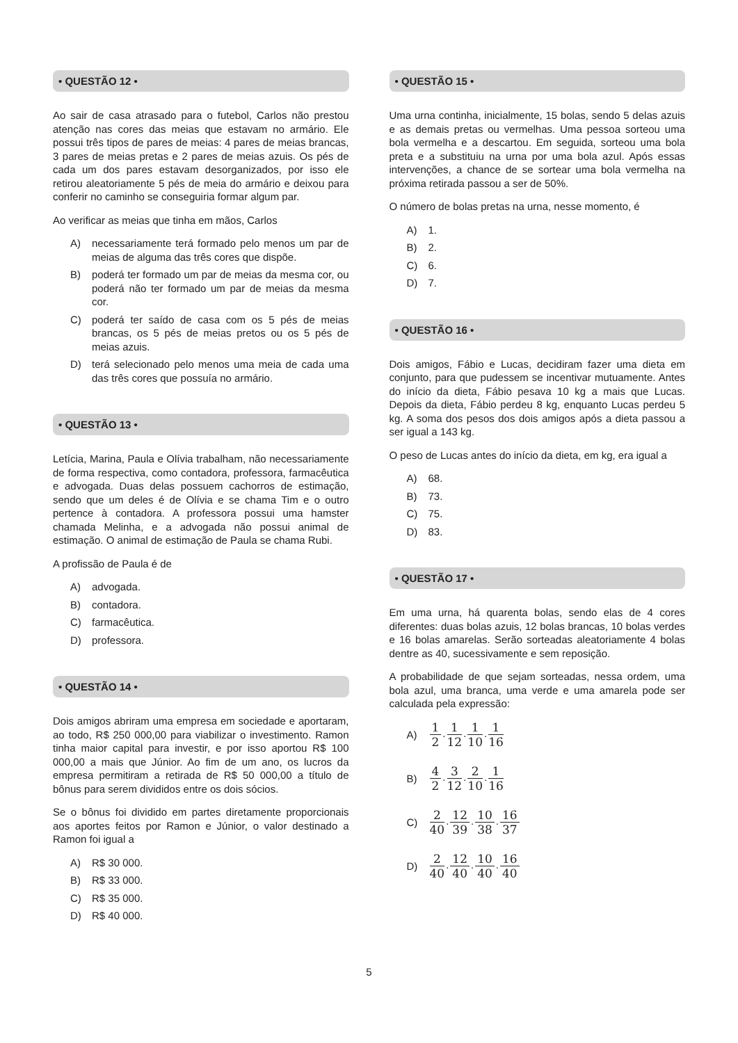• QUESTÃO 12 •
Ao sair de casa atrasado para o futebol, Carlos não prestou atenção nas cores das meias que estavam no armário. Ele possui três tipos de pares de meias: 4 pares de meias brancas, 3 pares de meias pretas e 2 pares de meias azuis. Os pés de cada um dos pares estavam desorganizados, por isso ele retirou aleatoriamente 5 pés de meia do armário e deixou para conferir no caminho se conseguiria formar algum par.
Ao verificar as meias que tinha em mãos, Carlos
A) necessariamente terá formado pelo menos um par de meias de alguma das três cores que dispõe.
B) poderá ter formado um par de meias da mesma cor, ou poderá não ter formado um par de meias da mesma cor.
C) poderá ter saído de casa com os 5 pés de meias brancas, os 5 pés de meias pretos ou os 5 pés de meias azuis.
D) terá selecionado pelo menos uma meia de cada uma das três cores que possuía no armário.
• QUESTÃO 13 •
Letícia, Marina, Paula e Olívia trabalham, não necessariamente de forma respectiva, como contadora, professora, farmacêutica e advogada. Duas delas possuem cachorros de estimação, sendo que um deles é de Olívia e se chama Tim e o outro pertence à contadora. A professora possui uma hamster chamada Melinha, e a advogada não possui animal de estimação. O animal de estimação de Paula se chama Rubi.
A profissão de Paula é de
A) advogada.
B) contadora.
C) farmacêutica.
D) professora.
• QUESTÃO 14 •
Dois amigos abriram uma empresa em sociedade e aportaram, ao todo, R$ 250 000,00 para viabilizar o investimento. Ramon tinha maior capital para investir, e por isso aportou R$ 100 000,00 a mais que Júnior. Ao fim de um ano, os lucros da empresa permitiram a retirada de R$ 50 000,00 a título de bônus para serem divididos entre os dois sócios.
Se o bônus foi dividido em partes diretamente proporcionais aos aportes feitos por Ramon e Júnior, o valor destinado a Ramon foi igual a
A) R$ 30 000.
B) R$ 33 000.
C) R$ 35 000.
D) R$ 40 000.
• QUESTÃO 15 •
Uma urna continha, inicialmente, 15 bolas, sendo 5 delas azuis e as demais pretas ou vermelhas. Uma pessoa sorteou uma bola vermelha e a descartou. Em seguida, sorteou uma bola preta e a substituiu na urna por uma bola azul. Após essas intervenções, a chance de se sortear uma bola vermelha na próxima retirada passou a ser de 50%.
O número de bolas pretas na urna, nesse momento, é
A) 1.
B) 2.
C) 6.
D) 7.
• QUESTÃO 16 •
Dois amigos, Fábio e Lucas, decidiram fazer uma dieta em conjunto, para que pudessem se incentivar mutuamente. Antes do início da dieta, Fábio pesava 10 kg a mais que Lucas. Depois da dieta, Fábio perdeu 8 kg, enquanto Lucas perdeu 5 kg. A soma dos pesos dos dois amigos após a dieta passou a ser igual a 143 kg.
O peso de Lucas antes do início da dieta, em kg, era igual a
A) 68.
B) 73.
C) 75.
D) 83.
• QUESTÃO 17 •
Em uma urna, há quarenta bolas, sendo elas de 4 cores diferentes: duas bolas azuis, 12 bolas brancas, 10 bolas verdes e 16 bolas amarelas. Serão sorteadas aleatoriamente 4 bolas dentre as 40, sucessivamente e sem reposição.
A probabilidade de que sejam sorteadas, nessa ordem, uma bola azul, uma branca, uma verde e uma amarela pode ser calculada pela expressão:
A) 1 2.1 12.1 10.1 16
B) 4 2.3 12.2 10.1 16
C) 2 40.12 39.10 38.16 37
D) 2 40.12 40.10 40.16 40
5